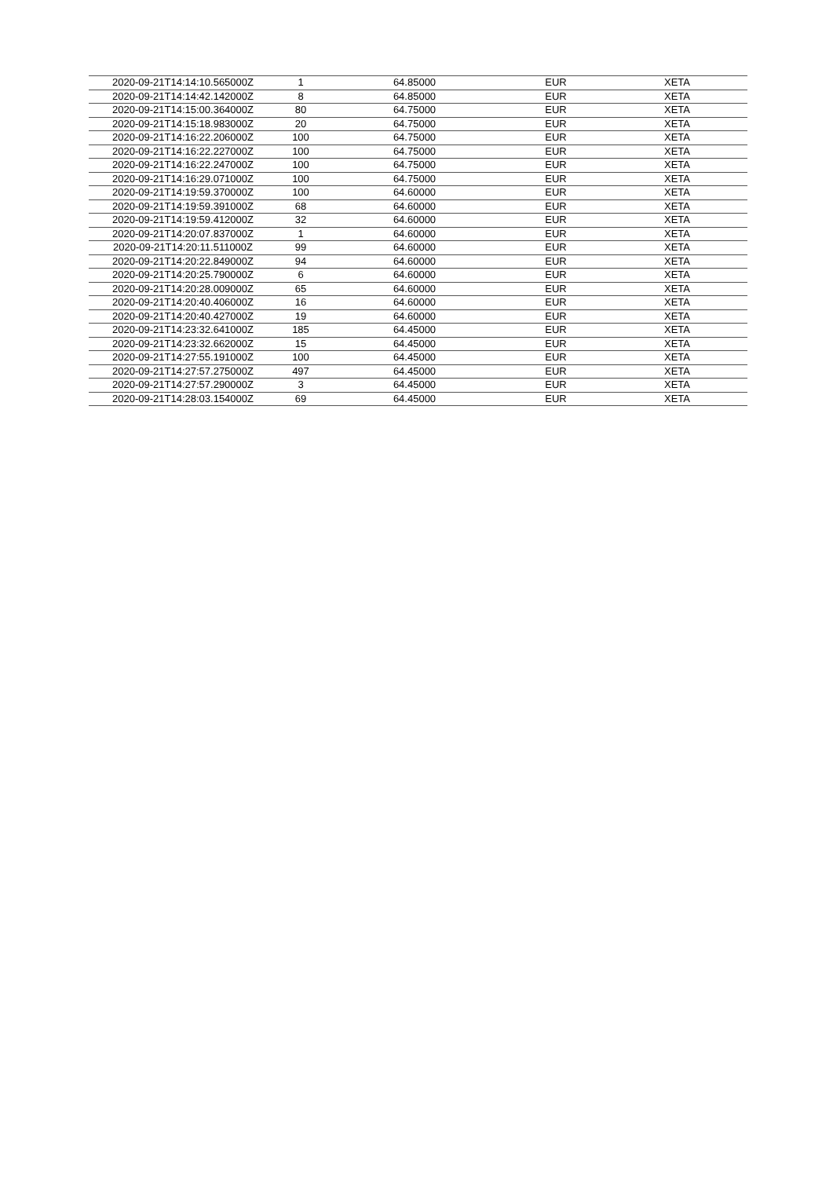| 2020-09-21T14:14:10.565000Z | 1 | 64.85000 | EUR | XETA |
| 2020-09-21T14:14:42.142000Z | 8 | 64.85000 | EUR | XETA |
| 2020-09-21T14:15:00.364000Z | 80 | 64.75000 | EUR | XETA |
| 2020-09-21T14:15:18.983000Z | 20 | 64.75000 | EUR | XETA |
| 2020-09-21T14:16:22.206000Z | 100 | 64.75000 | EUR | XETA |
| 2020-09-21T14:16:22.227000Z | 100 | 64.75000 | EUR | XETA |
| 2020-09-21T14:16:22.247000Z | 100 | 64.75000 | EUR | XETA |
| 2020-09-21T14:16:29.071000Z | 100 | 64.75000 | EUR | XETA |
| 2020-09-21T14:19:59.370000Z | 100 | 64.60000 | EUR | XETA |
| 2020-09-21T14:19:59.391000Z | 68 | 64.60000 | EUR | XETA |
| 2020-09-21T14:19:59.412000Z | 32 | 64.60000 | EUR | XETA |
| 2020-09-21T14:20:07.837000Z | 1 | 64.60000 | EUR | XETA |
| 2020-09-21T14:20:11.511000Z | 99 | 64.60000 | EUR | XETA |
| 2020-09-21T14:20:22.849000Z | 94 | 64.60000 | EUR | XETA |
| 2020-09-21T14:20:25.790000Z | 6 | 64.60000 | EUR | XETA |
| 2020-09-21T14:20:28.009000Z | 65 | 64.60000 | EUR | XETA |
| 2020-09-21T14:20:40.406000Z | 16 | 64.60000 | EUR | XETA |
| 2020-09-21T14:20:40.427000Z | 19 | 64.60000 | EUR | XETA |
| 2020-09-21T14:23:32.641000Z | 185 | 64.45000 | EUR | XETA |
| 2020-09-21T14:23:32.662000Z | 15 | 64.45000 | EUR | XETA |
| 2020-09-21T14:27:55.191000Z | 100 | 64.45000 | EUR | XETA |
| 2020-09-21T14:27:57.275000Z | 497 | 64.45000 | EUR | XETA |
| 2020-09-21T14:27:57.290000Z | 3 | 64.45000 | EUR | XETA |
| 2020-09-21T14:28:03.154000Z | 69 | 64.45000 | EUR | XETA |